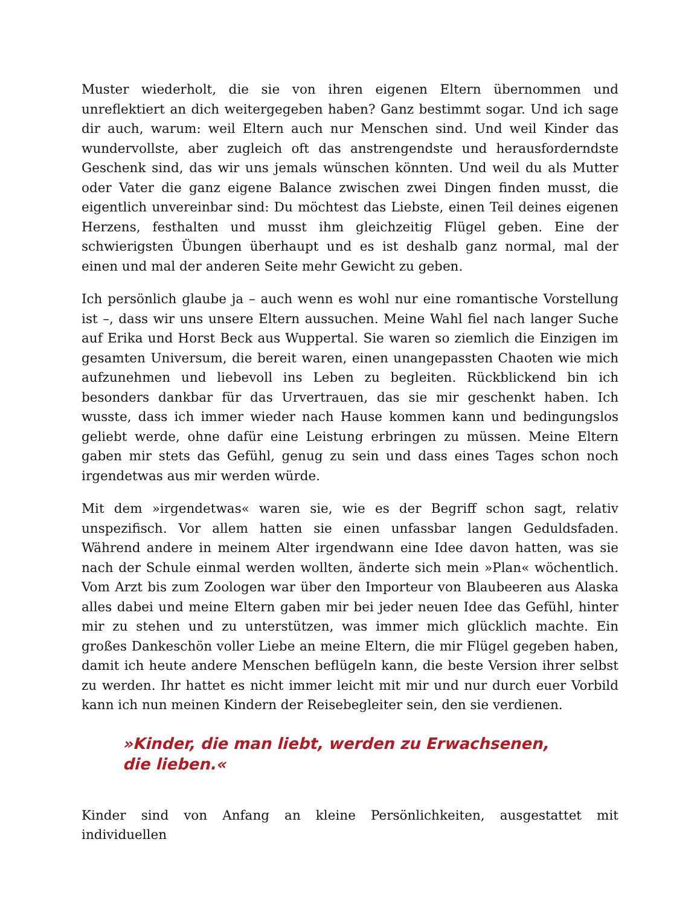Muster wiederholt, die sie von ihren eigenen Eltern übernommen und unreflektiert an dich weitergegeben haben? Ganz bestimmt sogar. Und ich sage dir auch, warum: weil Eltern auch nur Menschen sind. Und weil Kinder das wundervollste, aber zugleich oft das anstrengendste und herausforderndste Geschenk sind, das wir uns jemals wünschen könnten. Und weil du als Mutter oder Vater die ganz eigene Balance zwischen zwei Dingen finden musst, die eigentlich unvereinbar sind: Du möchtest das Liebste, einen Teil deines eigenen Herzens, festhalten und musst ihm gleichzeitig Flügel geben. Eine der schwierigsten Übungen überhaupt und es ist deshalb ganz normal, mal der einen und mal der anderen Seite mehr Gewicht zu geben.
Ich persönlich glaube ja – auch wenn es wohl nur eine romantische Vorstellung ist –, dass wir uns unsere Eltern aussuchen. Meine Wahl fiel nach langer Suche auf Erika und Horst Beck aus Wuppertal. Sie waren so ziemlich die Einzigen im gesamten Universum, die bereit waren, einen unangepassten Chaoten wie mich aufzunehmen und liebevoll ins Leben zu begleiten. Rückblickend bin ich besonders dankbar für das Urvertrauen, das sie mir geschenkt haben. Ich wusste, dass ich immer wieder nach Hause kommen kann und bedingungslos geliebt werde, ohne dafür eine Leistung erbringen zu müssen. Meine Eltern gaben mir stets das Gefühl, genug zu sein und dass eines Tages schon noch irgendetwas aus mir werden würde.
Mit dem »irgendetwas« waren sie, wie es der Begriff schon sagt, relativ unspezifisch. Vor allem hatten sie einen unfassbar langen Geduldsfaden. Während andere in meinem Alter irgendwann eine Idee davon hatten, was sie nach der Schule einmal werden wollten, änderte sich mein »Plan« wöchentlich. Vom Arzt bis zum Zoologen war über den Importeur von Blaubeeren aus Alaska alles dabei und meine Eltern gaben mir bei jeder neuen Idee das Gefühl, hinter mir zu stehen und zu unterstützen, was immer mich glücklich machte. Ein großes Dankeschön voller Liebe an meine Eltern, die mir Flügel gegeben haben, damit ich heute andere Menschen beflügeln kann, die beste Version ihrer selbst zu werden. Ihr hattet es nicht immer leicht mit mir und nur durch euer Vorbild kann ich nun meinen Kindern der Reisebegleiter sein, den sie verdienen.
»Kinder, die man liebt, werden zu Erwachsenen, die lieben.«
Kinder sind von Anfang an kleine Persönlichkeiten, ausgestattet mit individuellen